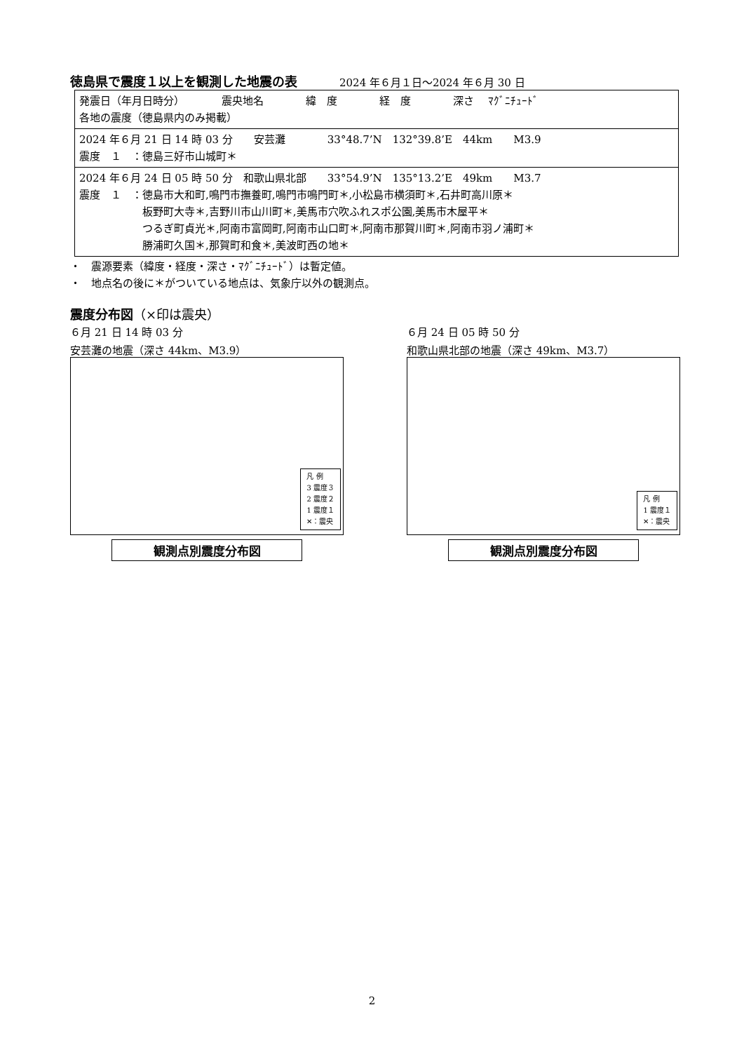徳島県で震度１以上を観測した地震の表
2024 年６月１日～2024 年６月 30 日
| 発震日（年月日時分） 震央地名 緯 度 経 度 深さ ﾏｸﾞﾆﾁｭｰﾄﾞ 各地の震度（徳島県内のみ掲載） |
| 2024 年６月 21 日 14 時 03 分 安芸灘 33°48.7’N 132°39.8’E 44km M3.9 震度 １ ：徳島三好市山城町＊ |
| 2024 年６月 24 日 05 時 50 分 和歌山県北部 33°54.9’N 135°13.2’E 49km M3.7 震度 １ ：徳島市大和町,鳴門市撫養町,鳴門市鳴門町＊,小松島市横須町＊,石井町高川原＊ 板野町大寺＊,吉野川市山川町＊,美馬市穴吹ふれスポ公園,美馬市木屋平＊ つるぎ町貞光＊,阿南市富岡町,阿南市山口町＊,阿南市那賀川町＊,阿南市羽ノ浦町＊ 勝浦町久国＊,那賀町和食＊,美波町西の地＊ |
・　震源要素（緯度・経度・深さ・ﾏｸﾞﾆﾁｭｰﾄﾞ）は暫定値。
・　地点名の後に＊がついている地点は、気象庁以外の観測点。
震度分布図（×印は震央）
６月 21 日 14 時 03 分
安芸灘の地震（深さ 44km、M3.9）
凡 例
3 震度３
2 震度２
1 震度１
✕：震央
観測点別震度分布図
６月 24 日 05 時 50 分
和歌山県北部の地震（深さ 49km、M3.7）
凡 例
1 震度１
✕：震央
観測点別震度分布図
2